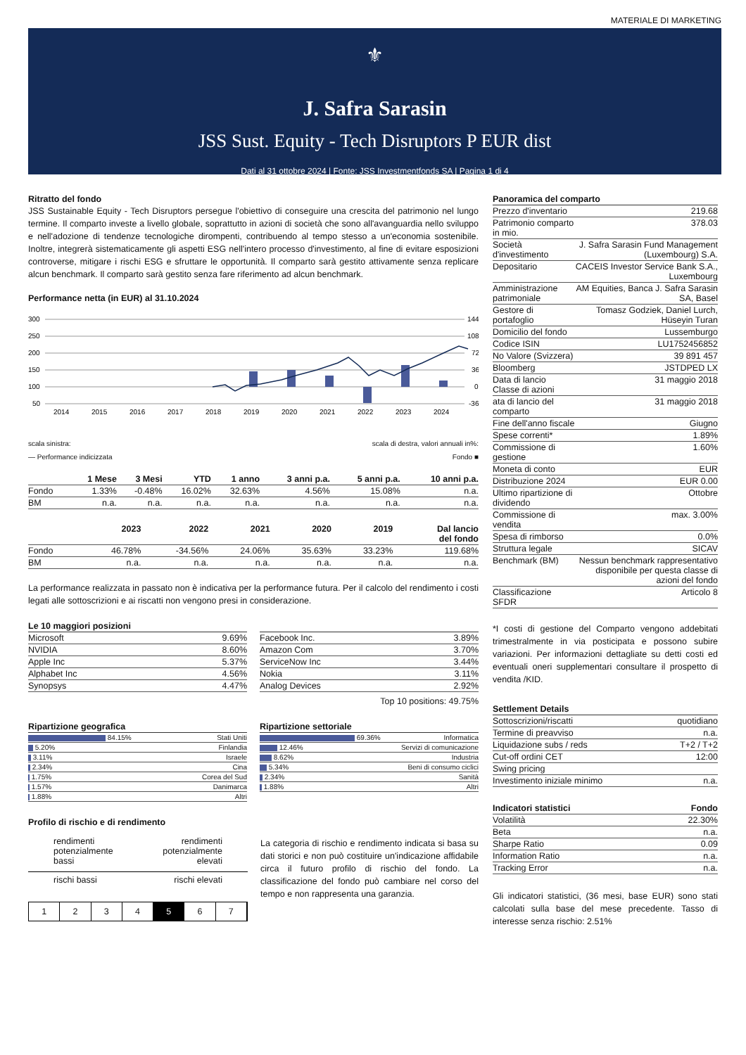MATERIALE DI MARKETING
⚜
J. Safra Sarasin
JSS Sust. Equity - Tech Disruptors P EUR dist
Dati al 31 ottobre 2024 | Fonte: JSS Investmentfonds SA | Pagina 1 di 4
Ritratto del fondo
JSS Sustainable Equity - Tech Disruptors persegue l'obiettivo di conseguire una crescita del patrimonio nel lungo termine. Il comparto investe a livello globale, soprattutto in azioni di società che sono all'avanguardia nello sviluppo e nell'adozione di tendenze tecnologiche dirompenti, contribuendo al tempo stesso a un'economia sostenibile. Inoltre, integrerà sistematicamente gli aspetti ESG nell'intero processo d'investimento, al fine di evitare esposizioni controverse, mitigare i rischi ESG e sfruttare le opportunità. Il comparto sarà gestito attivamente senza replicare alcun benchmark. Il comparto sarà gestito senza fare riferimento ad alcun benchmark.
Performance netta (in EUR) al 31.10.2024
300
250
200
150
100
50
144
108
72
36
0
-36
2014
2015
2016
2017
2018
2019
2020
2021
2022
2023
2024
scala sinistra: scala di destra, valori annuali in%:
— Performance indicizzata Fondo ■
| | 1 Mese | 3 Mesi | YTD | 1 anno | 3 anni p.a. | 5 anni p.a. | 10 anni p.a. |
| --- | --- | --- | --- | --- | --- | --- | --- |
| Fondo | 1.33% | -0.48% | 16.02% | 32.63% | 4.56% | 15.08% | n.a. |
| BM | n.a. | n.a. | n.a. | n.a. | n.a. | n.a. | n.a. |
| | 2023 | 2022 | 2021 | 2020 | 2019 | Dal lancio del fondo |
| --- | --- | --- | --- | --- | --- | --- |
| Fondo | 46.78% | -34.56% | 24.06% | 35.63% | 33.23% | 119.68% |
| BM | n.a. | n.a. | n.a. | n.a. | n.a. | n.a. |
La performance realizzata in passato non è indicativa per la performance futura. Per il calcolo del rendimento i costi legati alle sottoscrizioni e ai riscatti non vengono presi in considerazione.
Le 10 maggiori posizioni
| Microsoft | 9.69% |
| NVIDIA | 8.60% |
| Apple Inc | 5.37% |
| Alphabet Inc | 4.56% |
| Synopsys | 4.47% |
| Facebook Inc. | 3.89% |
| Amazon Com | 3.70% |
| ServiceNow Inc | 3.44% |
| Nokia | 3.11% |
| Analog Devices | 2.92% |
Top 10 positions: 49.75%
Ripartizione geografica
| 84.15% | Stati Uniti |
| 5.20% | Finlandia |
| 3.11% | Israele |
| 2.34% | Cina |
| 1.75% | Corea del Sud |
| 1.57% | Danimarca |
| 1.88% | Altri |
Ripartizione settoriale
| 69.36% | Informatica |
| 12.46% | Servizi di comunicazione |
| 8.62% | Industria |
| 5.34% | Beni di consumo ciclici |
| 2.34% | Sanità |
| 1.88% | Altri |
Profilo di rischio e di rendimento
rendimenti
potenzialmente
bassi rendimenti
potenzialmente
elevati
rischi bassi rischi elevati
1 2 3 4 5 6 7
La categoria di rischio e rendimento indicata si basa su dati storici e non può costituire un'indicazione affidabile circa il futuro profilo di rischio del fondo. La classificazione del fondo può cambiare nel corso del tempo e non rappresenta una garanzia.
Panoramica del comparto
| Prezzo d'inventario | 219.68 |
| Patrimonio comparto in mio. | 378.03 |
| Società d'investimento | J. Safra Sarasin Fund Management (Luxembourg) S.A. |
| Depositario | CACEIS Investor Service Bank S.A., Luxembourg |
| Amministrazione patrimoniale | AM Equities, Banca J. Safra Sarasin SA, Basel |
| Gestore di portafoglio | Tomasz Godziek, Daniel Lurch, Hüseyin Turan |
| Domicilio del fondo | Lussemburgo |
| Codice ISIN | LU1752456852 |
| No Valore (Svizzera) | 39 891 457 |
| Bloomberg | JSTDPED LX |
| Data di lancio Classe di azioni | 31 maggio 2018 |
| ata di lancio del comparto | 31 maggio 2018 |
| Fine dell'anno fiscale | Giugno |
| Spese correnti* | 1.89% |
| Commissione di gestione | 1.60% |
| Moneta di conto | EUR |
| Distribuzione 2024 | EUR 0.00 |
| Ultimo ripartizione di dividendo | Ottobre |
| Commissione di vendita | max. 3.00% |
| Spesa di rimborso | 0.0% |
| Struttura legale | SICAV |
| Benchmark (BM) | Nessun benchmark rappresentativo disponibile per questa classe di azioni del fondo |
| Classificazione SFDR | Articolo 8 |
*I costi di gestione del Comparto vengono addebitati trimestralmente in via posticipata e possono subire variazioni. Per informazioni dettagliate su detti costi ed eventuali oneri supplementari consultare il prospetto di vendita /KID.
Settlement Details
| Sottoscrizioni/riscatti | quotidiano |
| Termine di preavviso | n.a. |
| Liquidazione subs / reds | T+2 / T+2 |
| Cut-off ordini CET | 12:00 |
| Swing pricing | |
| Investimento iniziale minimo | n.a. |
| Indicatori statistici | Fondo |
| --- | --- |
| Volatilità | 22.30% |
| Beta | n.a. |
| Sharpe Ratio | 0.09 |
| Information Ratio | n.a. |
| Tracking Error | n.a. |
Gli indicatori statistici, (36 mesi, base EUR) sono stati calcolati sulla base del mese precedente. Tasso di interesse senza rischio: 2.51%